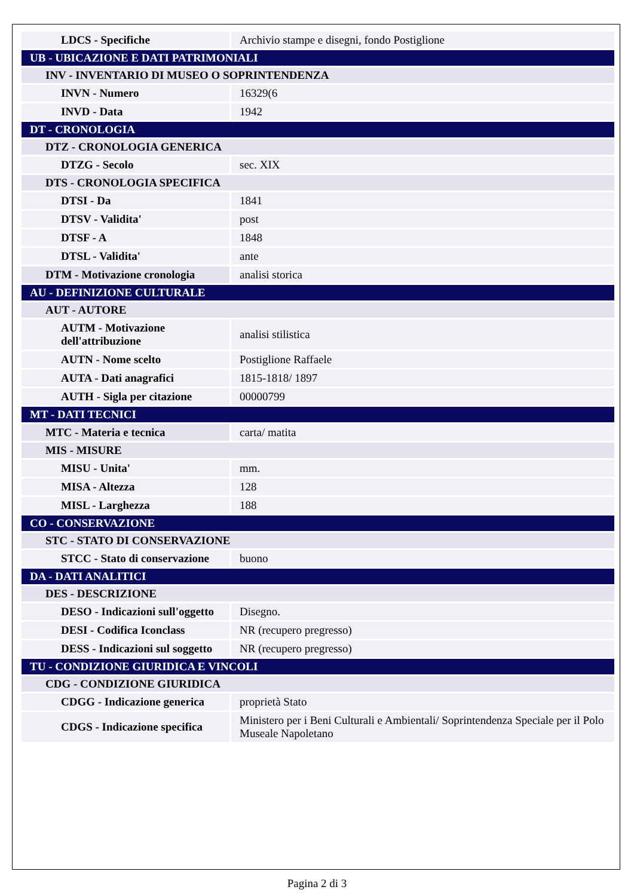| LDCS - Specifiche | Archivio stampe e disegni, fondo Postiglione |
| UB - UBICAZIONE E DATI PATRIMONIALI | |
| INV - INVENTARIO DI MUSEO O SOPRINTENDENZA | |
| INVN - Numero | 16329(6 |
| INVD - Data | 1942 |
| DT - CRONOLOGIA | |
| DTZ - CRONOLOGIA GENERICA | |
| DTZG - Secolo | sec. XIX |
| DTS - CRONOLOGIA SPECIFICA | |
| DTSI - Da | 1841 |
| DTSV - Validita' | post |
| DTSF - A | 1848 |
| DTSL - Validita' | ante |
| DTM - Motivazione cronologia | analisi storica |
| AU - DEFINIZIONE CULTURALE | |
| AUT - AUTORE | |
| AUTM - Motivazione dell'attribuzione | analisi stilistica |
| AUTN - Nome scelto | Postiglione Raffaele |
| AUTA - Dati anagrafici | 1815-1818/ 1897 |
| AUTH - Sigla per citazione | 00000799 |
| MT - DATI TECNICI | |
| MTC - Materia e tecnica | carta/ matita |
| MIS - MISURE | |
| MISU - Unita' | mm. |
| MISA - Altezza | 128 |
| MISL - Larghezza | 188 |
| CO - CONSERVAZIONE | |
| STC - STATO DI CONSERVAZIONE | |
| STCC - Stato di conservazione | buono |
| DA - DATI ANALITICI | |
| DES - DESCRIZIONE | |
| DESO - Indicazioni sull'oggetto | Disegno. |
| DESI - Codifica Iconclass | NR (recupero pregresso) |
| DESS - Indicazioni sul soggetto | NR (recupero pregresso) |
| TU - CONDIZIONE GIURIDICA E VINCOLI | |
| CDG - CONDIZIONE GIURIDICA | |
| CDGG - Indicazione generica | proprietà Stato |
| CDGS - Indicazione specifica | Ministero per i Beni Culturali e Ambientali/ Soprintendenza Speciale per il Polo Museale Napoletano |
Pagina 2 di 3